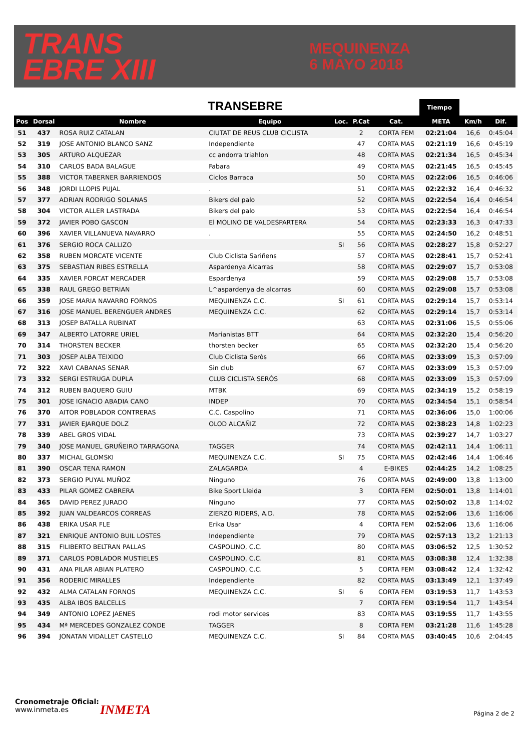TRANS
EBRE XIII
MEQUINENZA
6 MAYO 2018
TRANSEBRE Tiempo
| Pos | Dorsal | Nombre | Equipo | Loc. | P.Cat | Cat. | META | Km/h | Dif. |
| --- | --- | --- | --- | --- | --- | --- | --- | --- | --- |
| 51 | 437 | ROSA RUIZ CATALAN | CIUTAT DE REUS CLUB CICLISTA | | 2 | CORTA FEM | 02:21:04 | 16,6 | 0:45:04 |
| 52 | 319 | JOSE ANTONIO BLANCO SANZ | Independiente | | 47 | CORTA MAS | 02:21:19 | 16,6 | 0:45:19 |
| 53 | 305 | ARTURO ALQUEZAR | cc andorra triahlon | | 48 | CORTA MAS | 02:21:34 | 16,5 | 0:45:34 |
| 54 | 310 | CARLOS BADA BALAGUE | Fabara | | 49 | CORTA MAS | 02:21:45 | 16,5 | 0:45:45 |
| 55 | 388 | VICTOR TABERNER BARRIENDOS | Ciclos Barraca | | 50 | CORTA MAS | 02:22:06 | 16,5 | 0:46:06 |
| 56 | 348 | JORDI LLOPIS PUJAL | . | | 51 | CORTA MAS | 02:22:32 | 16,4 | 0:46:32 |
| 57 | 377 | ADRIAN RODRIGO SOLANAS | Bikers del palo | | 52 | CORTA MAS | 02:22:54 | 16,4 | 0:46:54 |
| 58 | 304 | VICTOR ALLER LASTRADA | Bikers del palo | | 53 | CORTA MAS | 02:22:54 | 16,4 | 0:46:54 |
| 59 | 372 | JAVIER POBO GASCON | El MOLINO DE VALDESPARTERA | | 54 | CORTA MAS | 02:23:33 | 16,3 | 0:47:33 |
| 60 | 396 | XAVIER VILLANUEVA NAVARRO | . | | 55 | CORTA MAS | 02:24:50 | 16,2 | 0:48:51 |
| 61 | 376 | SERGIO ROCA CALLIZO | | SI | 56 | CORTA MAS | 02:28:27 | 15,8 | 0:52:27 |
| 62 | 358 | RUBEN MORCATE VICENTE | Club Ciclista Sariñens | | 57 | CORTA MAS | 02:28:41 | 15,7 | 0:52:41 |
| 63 | 375 | SEBASTIAN RIBES ESTRELLA | Aspardenya Alcarras | | 58 | CORTA MAS | 02:29:07 | 15,7 | 0:53:08 |
| 64 | 335 | XAVIER FORCAT MERCADER | Espardenya | | 59 | CORTA MAS | 02:29:08 | 15,7 | 0:53:08 |
| 65 | 338 | RAUL GREGO BETRIAN | L^aspardenya de alcarras | | 60 | CORTA MAS | 02:29:08 | 15,7 | 0:53:08 |
| 66 | 359 | JOSE MARIA NAVARRO FORNOS | MEQUINENZA C.C. | SI | 61 | CORTA MAS | 02:29:14 | 15,7 | 0:53:14 |
| 67 | 316 | JOSE MANUEL BERENGUER ANDRES | MEQUINENZA C.C. | | 62 | CORTA MAS | 02:29:14 | 15,7 | 0:53:14 |
| 68 | 313 | JOSEP BATALLA RUBINAT | | | 63 | CORTA MAS | 02:31:06 | 15,5 | 0:55:06 |
| 69 | 347 | ALBERTO LATORRE URIEL | Marianistas BTT | | 64 | CORTA MAS | 02:32:20 | 15,4 | 0:56:20 |
| 70 | 314 | THORSTEN BECKER | thorsten becker | | 65 | CORTA MAS | 02:32:20 | 15,4 | 0:56:20 |
| 71 | 303 | JOSEP ALBA TEIXIDO | Club Ciclista Seròs | | 66 | CORTA MAS | 02:33:09 | 15,3 | 0:57:09 |
| 72 | 322 | XAVI CABANAS SENAR | Sin club | | 67 | CORTA MAS | 02:33:09 | 15,3 | 0:57:09 |
| 73 | 332 | SERGI ESTRUGA DUPLA | CLUB CICLISTA SERÒS | | 68 | CORTA MAS | 02:33:09 | 15,3 | 0:57:09 |
| 74 | 312 | RUBEN BAQUERO GUIU | MTBK | | 69 | CORTA MAS | 02:34:19 | 15,2 | 0:58:19 |
| 75 | 301 | JOSE IGNACIO ABADIA CANO | INDEP | | 70 | CORTA MAS | 02:34:54 | 15,1 | 0:58:54 |
| 76 | 370 | AITOR POBLADOR CONTRERAS | C.C. Caspolino | | 71 | CORTA MAS | 02:36:06 | 15,0 | 1:00:06 |
| 77 | 331 | JAVIER EJARQUE DOLZ | OLOD ALCAÑIZ | | 72 | CORTA MAS | 02:38:23 | 14,8 | 1:02:23 |
| 78 | 339 | ABEL GROS VIDAL | | | 73 | CORTA MAS | 02:39:27 | 14,7 | 1:03:27 |
| 79 | 340 | JOSE MANUEL GRUÑEIRO TARRAGONA | TAGGER | | 74 | CORTA MAS | 02:42:11 | 14,4 | 1:06:11 |
| 80 | 337 | MICHAL GLOMSKI | MEQUINENZA C.C. | SI | 75 | CORTA MAS | 02:42:46 | 14,4 | 1:06:46 |
| 81 | 390 | OSCAR TENA RAMON | ZALAGARDA | | 4 | E-BIKES | 02:44:25 | 14,2 | 1:08:25 |
| 82 | 373 | SERGIO PUYAL MUÑOZ | Ninguno | | 76 | CORTA MAS | 02:49:00 | 13,8 | 1:13:00 |
| 83 | 433 | PILAR GOMEZ CABRERA | Bike Sport Lleida | | 3 | CORTA FEM | 02:50:01 | 13,8 | 1:14:01 |
| 84 | 365 | DAVID PEREZ JURADO | Ninguno | | 77 | CORTA MAS | 02:50:02 | 13,8 | 1:14:02 |
| 85 | 392 | JUAN VALDEARCOS CORREAS | ZIERZO RIDERS, A.D. | | 78 | CORTA MAS | 02:52:06 | 13,6 | 1:16:06 |
| 86 | 438 | ERIKA USAR FLE | Erika Usar | | 4 | CORTA FEM | 02:52:06 | 13,6 | 1:16:06 |
| 87 | 321 | ENRIQUE ANTONIO BUIL LOSTES | Independiente | | 79 | CORTA MAS | 02:57:13 | 13,2 | 1:21:13 |
| 88 | 315 | FILIBERTO BELTRAN PALLAS | CASPOLINO, C.C. | | 80 | CORTA MAS | 03:06:52 | 12,5 | 1:30:52 |
| 89 | 371 | CARLOS POBLADOR MUSTIELES | CASPOLINO, C.C. | | 81 | CORTA MAS | 03:08:38 | 12,4 | 1:32:38 |
| 90 | 431 | ANA PILAR ABIAN PLATERO | CASPOLINO, C.C. | | 5 | CORTA FEM | 03:08:42 | 12,4 | 1:32:42 |
| 91 | 356 | RODERIC MIRALLES | Independiente | | 82 | CORTA MAS | 03:13:49 | 12,1 | 1:37:49 |
| 92 | 432 | ALMA CATALAN FORNOS | MEQUINENZA C.C. | SI | 6 | CORTA FEM | 03:19:53 | 11,7 | 1:43:53 |
| 93 | 435 | ALBA IBOS BALCELLS | | | 7 | CORTA FEM | 03:19:54 | 11,7 | 1:43:54 |
| 94 | 349 | ANTONIO LOPEZ JAENES | rodi motor services | | 83 | CORTA MAS | 03:19:55 | 11,7 | 1:43:55 |
| 95 | 434 | Mª MERCEDES GONZALEZ CONDE | TAGGER | | 8 | CORTA FEM | 03:21:28 | 11,6 | 1:45:28 |
| 96 | 394 | JONATAN VIDALLET CASTELLO | MEQUINENZA C.C. | SI | 84 | CORTA MAS | 03:40:45 | 10,6 | 2:04:45 |
Cronometraje Oficial:
www.inmeta.es
INMETA Página 2 de 2